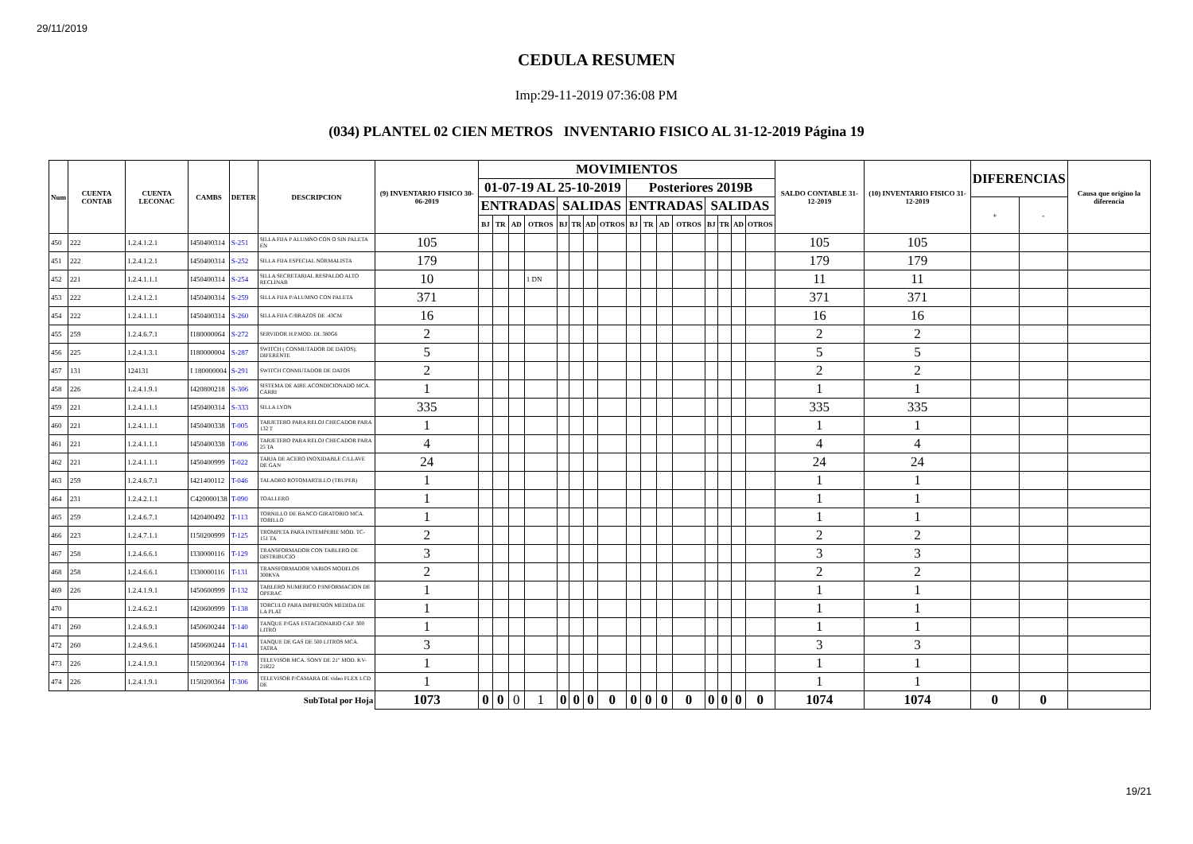29/11/2019
CEDULA RESUMEN
Imp:29-11-2019 07:36:08 PM
(034) PLANTEL 02 CIEN METROS INVENTARIO FISICO AL 31-12-2019 Página 19
| Num | CUENTA CONTAB | CUENTA LECONAC | CAMBS | DETER | DESCRIPCION | (9) INVENTARIO FISICO 30-06-2019 | MOVIMIENTOS | | | | | | | | | | | | | | | | SALDO CONTABLE 31-12-2019 | (10) INVENTARIO FISICO 31-12-2019 | DIFERENCIAS | | Causa que origino la diferencia |
| --- | --- | --- | --- | --- | --- | --- | --- | --- | --- | --- | --- | --- | --- | --- | --- | --- | --- | --- | --- | --- | --- | --- | --- | --- | --- | --- | --- |
| | | | | | | | 01-07-19 AL 25-10-2019 | | | | | | | | Posteriores 2019B | | | | | | | | | | | | |
| | | | | | | | ENTRADAS | | | | SALIDAS | | | | ENTRADAS | | | | SALIDAS | | | | | | + | - | |
| | | | | | | | BJ | TR | AD | OTROS | BJ | TR | AD | OTROS | BJ | TR | AD | OTROS | BJ | TR | AD | OTROS | | | | | |
| 450 | 222 | 1.2.4.1.2.1 | I450400314 | S-251 | SILLA FIJA P ALUMNO CON O SIN PALETA EN | 105 | | | | | | | | | | | | | | | | | 105 | 105 | | | |
| 451 | 222 | 1.2.4.1.2.1 | I450400314 | S-252 | SILLA FIJA ESPECIAL NORMALISTA | 179 | | | | | | | | | | | | | | | | | 179 | 179 | | | |
| 452 | 221 | 1.2.4.1.1.1 | I450400314 | S-254 | SILLA SECRETARIAL RESPALDO ALTO RECLINAB | 10 | | | | 1 DN | | | | | | | | | | | | | 11 | 11 | | | |
| 453 | 222 | 1.2.4.1.2.1 | I450400314 | S-259 | SILLA FIJA P/ALUMNO CON PALETA | 371 | | | | | | | | | | | | | | | | | 371 | 371 | | | |
| 454 | 222 | 1.2.4.1.1.1 | I450400314 | S-260 | SILLA FIJA C/BRAZOS DE .43CM | 16 | | | | | | | | | | | | | | | | | 16 | 16 | | | |
| 455 | 259 | 1.2.4.6.7.1 | I180000064 | S-272 | SERVIDOR H.P.MOD. DL 380G6 | 2 | | | | | | | | | | | | | | | | | 2 | 2 | | | |
| 456 | 225 | 1.2.4.1.3.1 | I180000004 | S-287 | SWITCH ( CONMUTADOR DE DATOS), DIFERENTE | 5 | | | | | | | | | | | | | | | | | 5 | 5 | | | |
| 457 | 131 | 124131 | I 180000004 | S-291 | SWITCH CONMUTADOR DE DATOS | 2 | | | | | | | | | | | | | | | | | 2 | 2 | | | |
| 458 | 226 | 1.2.4.1.9.1 | I420800218 | S-306 | SISTEMA DE AIRE ACONDICIONADO MCA. CARRI | 1 | | | | | | | | | | | | | | | | | 1 | 1 | | | |
| 459 | 221 | 1.2.4.1.1.1 | I450400314 | S-333 | SILLA LYON | 335 | | | | | | | | | | | | | | | | | 335 | 335 | | | |
| 460 | 221 | 1.2.4.1.1.1 | I450400338 | T-005 | TARJETERO PARA RELOJ CHECADOR PARA 132 T | 1 | | | | | | | | | | | | | | | | | 1 | 1 | | | |
| 461 | 221 | 1.2.4.1.1.1 | I450400338 | T-006 | TARJETERO PARA RELOJ CHECADOR PARA 25 TA | 4 | | | | | | | | | | | | | | | | | 4 | 4 | | | |
| 462 | 221 | 1.2.4.1.1.1 | I450400999 | T-022 | TARJA DE ACERO INOXIDABLE C/LLAVE DE GAN | 24 | | | | | | | | | | | | | | | | | 24 | 24 | | | |
| 463 | 259 | 1.2.4.6.7.1 | I421400112 | T-046 | TALADRO ROTOMARTILLO (TRUPER) | 1 | | | | | | | | | | | | | | | | | 1 | 1 | | | |
| 464 | 231 | 1.2.4.2.1.1 | C420000138 | T-090 | TOALLERO | 1 | | | | | | | | | | | | | | | | | 1 | 1 | | | |
| 465 | 259 | 1.2.4.6.7.1 | I420400492 | T-113 | TORNILLO DE BANCO GIRATORIO MCA. TORILLO | 1 | | | | | | | | | | | | | | | | | 1 | 1 | | | |
| 466 | 223 | 1.2.4.7.1.1 | I150200999 | T-125 | TROMPETA PARA INTEMPERIE MOD. TC-151 TA | 2 | | | | | | | | | | | | | | | | | 2 | 2 | | | |
| 467 | 258 | 1.2.4.6.6.1 | I330000116 | T-129 | TRANSFORMADOR CON TABLERO DE DISTRIBUCIO | 3 | | | | | | | | | | | | | | | | | 3 | 3 | | | |
| 468 | 258 | 1.2.4.6.6.1 | I330000116 | T-131 | TRANSFORMADOR VARIOS MODELOS 300KVA | 2 | | | | | | | | | | | | | | | | | 2 | 2 | | | |
| 469 | 226 | 1.2.4.1.9.1 | I450600999 | T-132 | TABLERO NUMERICO P/INFORMACION DE OPERAC | 1 | | | | | | | | | | | | | | | | | 1 | 1 | | | |
| 470 | | 1.2.4.6.2.1 | I420600999 | T-138 | TORCULO PARA IMPRESION MEDIDA DE LA PLAT | 1 | | | | | | | | | | | | | | | | | 1 | 1 | | | |
| 471 | 260 | 1.2.4.6.9.1 | I450600244 | T-140 | TANQUE P/GAS ESTACIONARIO CAP. 300 LITRO | 1 | | | | | | | | | | | | | | | | | 1 | 1 | | | |
| 472 | 260 | 1.2.4.9.6.1 | I450600244 | T-141 | TANQUE DE GAS DE 500 LITROS MCA. TATRA | 3 | | | | | | | | | | | | | | | | | 3 | 3 | | | |
| 473 | 226 | 1.2.4.1.9.1 | I150200364 | T-178 | TELEVISOR MCA. SONY DE 21" MOD. KV-21R22 | 1 | | | | | | | | | | | | | | | | | 1 | 1 | | | |
| 474 | 226 | 1.2.4.1.9.1 | I150200364 | T-306 | TELEVISOR P/CAMARA DE video FLEX LCD DE | 1 | | | | | | | | | | | | | | | | | 1 | 1 | | | |
| SubTotal por Hoja | | | | | | 1073 | 0 | 0 | 0 | 1 | 0 | 0 | 0 | 0 | 0 | 0 | 0 | 0 | 0 | 0 | 0 | 0 | 1074 | 1074 | 0 | 0 | |
19/21